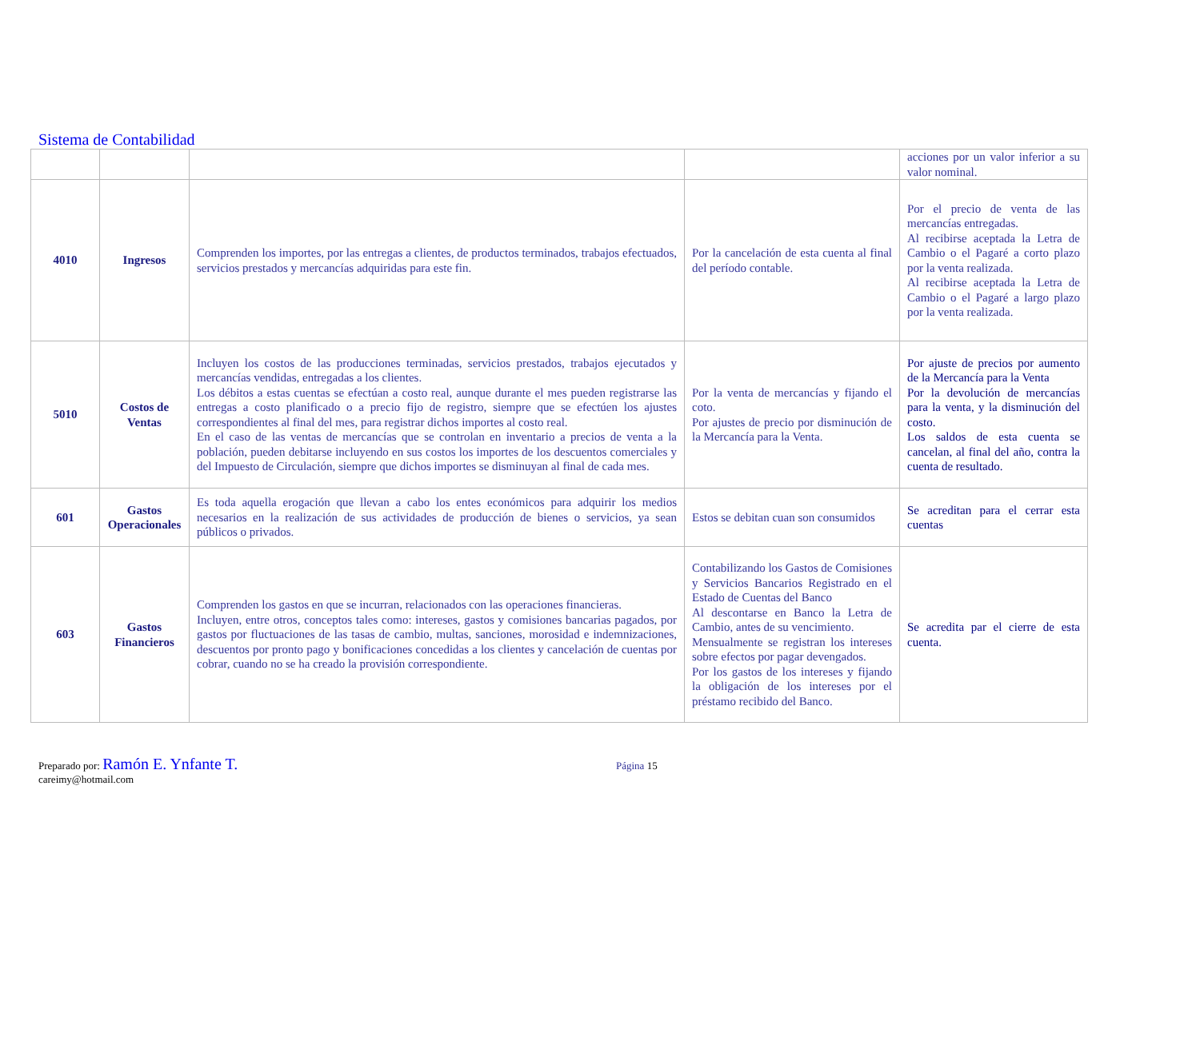Sistema de Contabilidad
| | | | | acciones por un valor inferior a su valor nominal. |
| 4010 | Ingresos | Comprenden los importes, por las entregas a clientes, de productos terminados, trabajos efectuados, servicios prestados y mercancías adquiridas para este fin. | Por la cancelación de esta cuenta al final del período contable. | Por el precio de venta de las mercancías entregadas. Al recibirse aceptada la Letra de Cambio o el Pagaré a corto plazo por la venta realizada. Al recibirse aceptada la Letra de Cambio o el Pagaré a largo plazo por la venta realizada. |
| 5010 | Costos de Ventas | Incluyen los costos de las producciones terminadas, servicios prestados, trabajos ejecutados y mercancías vendidas, entregadas a los clientes. Los débitos a estas cuentas se efectúan a costo real, aunque durante el mes pueden registrarse las entregas a costo planificado o a precio fijo de registro, siempre que se efectúen los ajustes correspondientes al final del mes, para registrar dichos importes al costo real. En el caso de las ventas de mercancías que se controlan en inventario a precios de venta a la población, pueden debitarse incluyendo en sus costos los importes de los descuentos comerciales y del Impuesto de Circulación, siempre que dichos importes se disminuyan al final de cada mes. | Por la venta de mercancías y fijando el coto. Por ajustes de precio por disminución de la Mercancía para la Venta. | Por ajuste de precios por aumento de la Mercancía para la Venta Por la devolución de mercancías para la venta, y la disminución del costo. Los saldos de esta cuenta se cancelan, al final del año, contra la cuenta de resultado. |
| 601 | Gastos Operacionales | Es toda aquella erogación que llevan a cabo los entes económicos para adquirir los medios necesarios en la realización de sus actividades de producción de bienes o servicios, ya sean públicos o privados. | Estos se debitan cuan son consumidos | Se acreditan para el cerrar esta cuentas |
| 603 | Gastos Financieros | Comprenden los gastos en que se incurran, relacionados con las operaciones financieras. Incluyen, entre otros, conceptos tales como: intereses, gastos y comisiones bancarias pagados, por gastos por fluctuaciones de las tasas de cambio, multas, sanciones, morosidad e indemnizaciones, descuentos por pronto pago y bonificaciones concedidas a los clientes y cancelación de cuentas por cobrar, cuando no se ha creado la provisión correspondiente. | Contabilizando los Gastos de Comisiones y Servicios Bancarios Registrado en el Estado de Cuentas del Banco Al descontarse en Banco la Letra de Cambio, antes de su vencimiento. Mensualmente se registran los intereses sobre efectos por pagar devengados. Por los gastos de los intereses y fijando la obligación de los intereses por el préstamo recibido del Banco. | Se acredita par el cierre de esta cuenta. |
Preparado por: Ramón E. Ynfante T.
careimy@hotmail.com
Página 15